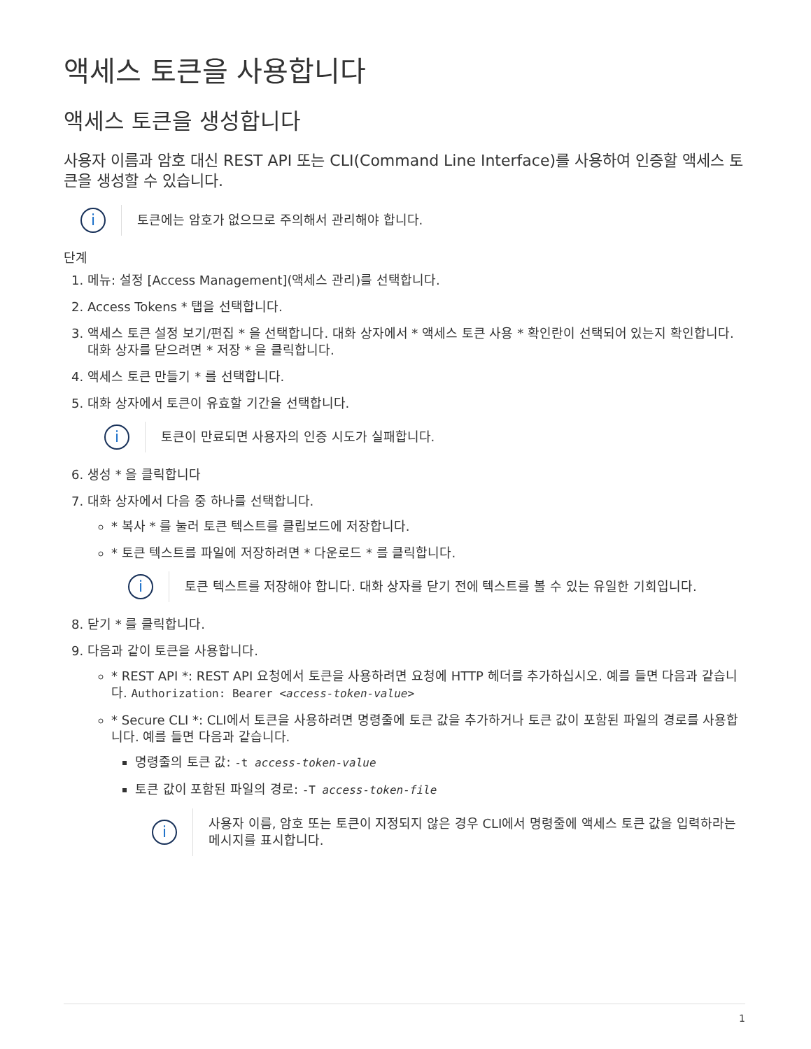액세스 토큰을 사용합니다
액세스 토큰을 생성합니다
사용자 이름과 암호 대신 REST API 또는 CLI(Command Line Interface)를 사용하여 인증할 액세스 토큰을 생성할 수 있습니다.
i
토큰에는 암호가 없으므로 주의해서 관리해야 합니다.
단계
1. 메뉴: 설정 [Access Management](액세스 관리)를 선택합니다.
2. Access Tokens * 탭을 선택합니다.
3. 액세스 토큰 설정 보기/편집 * 을 선택합니다. 대화 상자에서 * 액세스 토큰 사용 * 확인란이 선택되어 있는지 확인합니다. 대화 상자를 닫으려면 * 저장 * 을 클릭합니다.
4. 액세스 토큰 만들기 * 를 선택합니다.
5. 대화 상자에서 토큰이 유효할 기간을 선택합니다.
i
토큰이 만료되면 사용자의 인증 시도가 실패합니다.
6. 생성 * 을 클릭합니다
7. 대화 상자에서 다음 중 하나를 선택합니다.
* 복사 * 를 눌러 토큰 텍스트를 클립보드에 저장합니다.
* 토큰 텍스트를 파일에 저장하려면 * 다운로드 * 를 클릭합니다.
i
토큰 텍스트를 저장해야 합니다. 대화 상자를 닫기 전에 텍스트를 볼 수 있는 유일한 기회입니다.
8. 닫기 * 를 클릭합니다.
9. 다음과 같이 토큰을 사용합니다.
* REST API *: REST API 요청에서 토큰을 사용하려면 요청에 HTTP 헤더를 추가하십시오. 예를 들면 다음과 같습니다. Authorization: Bearer <access-token-value>
* Secure CLI *: CLI에서 토큰을 사용하려면 명령줄에 토큰 값을 추가하거나 토큰 값이 포함된 파일의 경로를 사용합니다. 예를 들면 다음과 같습니다.
명령줄의 토큰 값: -t access-token-value
토큰 값이 포함된 파일의 경로: -T access-token-file
i
사용자 이름, 암호 또는 토큰이 지정되지 않은 경우 CLI에서 명령줄에 액세스 토큰 값을 입력하라는 메시지를 표시합니다.
1